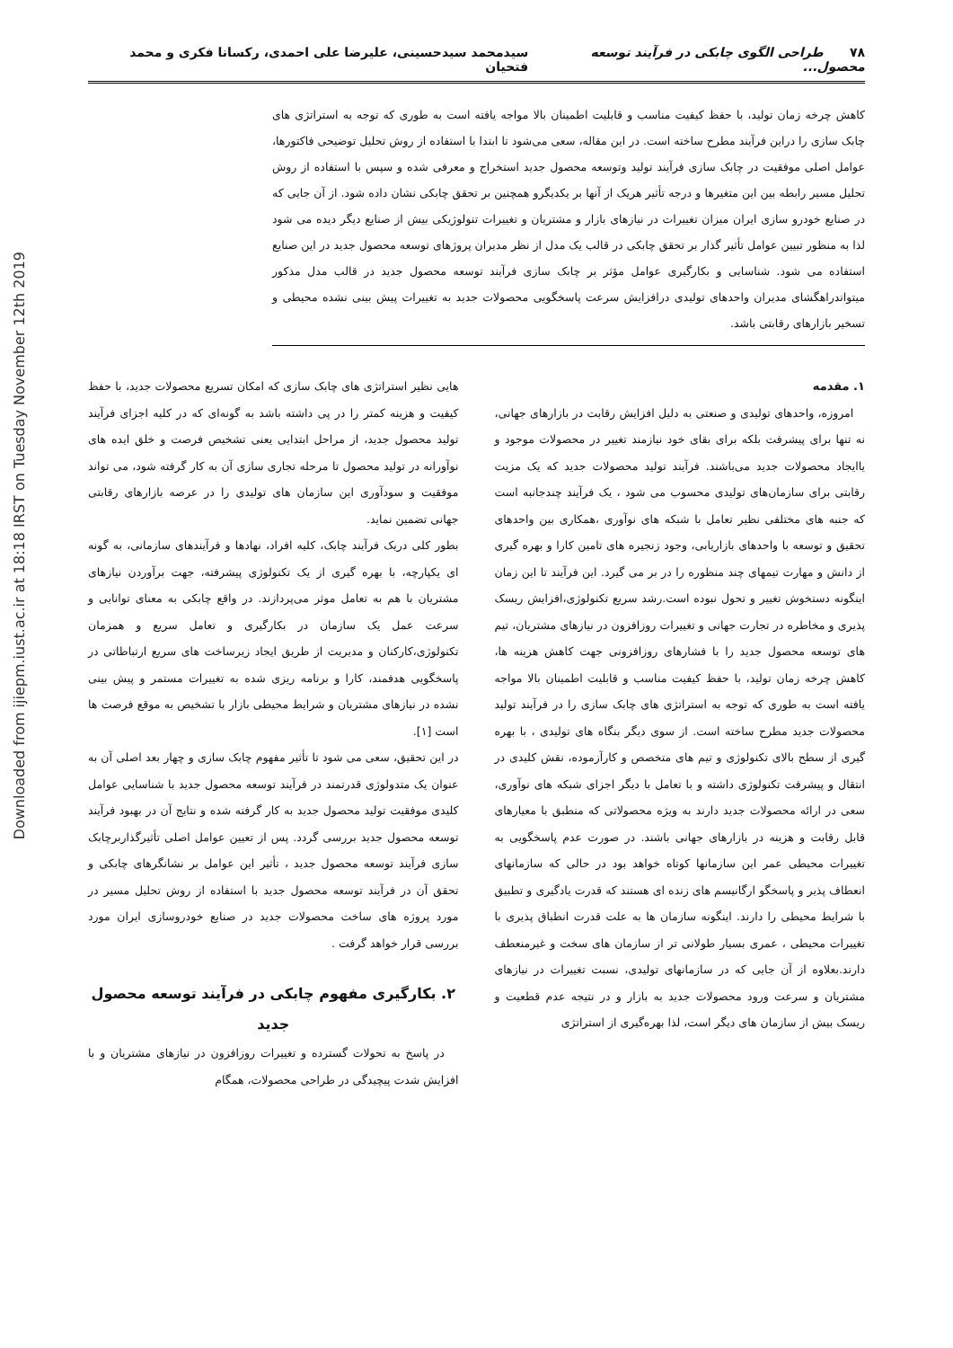Downloaded from ijiepm.iust.ac.ir at 18:18 IRST on Tuesday November 12th 2019
۷۸ طراحی الگوی چابکی در فرآیند توسعه محصول... سیدمحمد سیدحسینی، علیرضا علی احمدی، رکسانا فکری و محمد فتحیان
کاهش چرخه زمان تولید، با حفظ کیفیت مناسب و قابلیت اطمینان بالا مواجه یافته است به طوری که توجه به استراتژی های چابک سازی را دراین فرآیند مطرح ساخته است. در این مقاله، سعی می‌شود تا ابتدا با استفاده از روش تحلیل توضیحی فاکتورها، عوامل اصلی موفقیت در چابک سازی فرآیند تولید وتوسعه محصول جدید استخراج و معرفی شده و سپس با استفاده از روش تحلیل مسیر رابطه بین این متغیرها و درجه تأثیر هریک از آنها بر یکدیگرو همچنین بر تحقق چابکی نشان داده شود. از آن جایی که در صنایع خودرو سازی ایران میزان تغییرات در نیازهای بازار و مشتریان و تغییرات تنولوژیکی بیش از صنایع دیگر دیده می شود لذا به منظور تبیین عوامل تأثیر گذار بر تحقق چابکی در قالب یک مدل از نظر مدیران پروژهای توسعه محصول جدید در این صنایع استفاده می شود. شناسایی و بکارگیری عوامل مؤثر بر چابک سازی فرآیند توسعه محصول جدید در قالب مدل مذکور میتواندراهگشای مدیران واحدهای تولیدی درافزایش سرعت پاسخگویی محصولات جدید به تغییرات پیش بینی نشده محیطی و تسخیر بازارهای رقابتی باشد.
۱. مقدمه
امروزه، واحدهای تولیدی و صنعتی به دلیل افزایش رقابت در بازارهای جهانی، نه تنها برای پیشرفت بلکه برای بقای خود نیازمند تغییر در محصولات موجود و یاایجاد محصولات جدید می‌باشند. فرآیند تولید محصولات جدید که یک مزیت رقابتی برای سازمان‌های تولیدی محسوب می شود ، یک فرآیند چندجانبه است که جنبه های مختلفی نظیر تعامل با شبکه های نوآوری ،همکاری بین واحدهای تحقیق و توسعه با واحدهای بازاریابی، وجود زنجیره های تامین کارا و بهره گیری از دانش و مهارت تیمهای چند منظوره را در بر می گیرد. این فرآیند تا این زمان اینگونه دستخوش تغییر و تحول نبوده است.رشد سریع تکنولوژی،افزایش ریسک پذیری و مخاطره در تجارت جهانی و تغییرات روزافزون در نیازهای مشتریان، تیم های توسعه محصول جدید را با فشارهای روزافزونی جهت کاهش هزینه ها، کاهش چرخه زمان تولید، با حفظ کیفیت مناسب و قابلیت اطمینان بالا مواجه یافته است به طوری که توجه به استراتژی های چابک سازی را در فرآیند تولید محصولات جدید مطرح ساخته است. از سوی دیگر بنگاه های تولیدی ، با بهره گیری از سطح بالای تکنولوژی و تیم های متخصص و کارآزموده، نقش کلیدی در انتقال و پیشرفت تکنولوژی داشته و با تعامل با دیگر اجزای شبکه های نوآوری، سعی در ارائه محصولات جدید دارند به ویژه محصولاتی که منطبق با معیارهای قابل رقابت و هزینه در بازارهای جهانی باشند. در صورت عدم پاسخگویی به تغییرات محیطی عمر این سازمانها کوتاه خواهد بود در حالی که سازمانهای انعطاف پذیر و پاسخگو ارگانیسم های زنده ای هستند که قدرت یادگیری و تطبیق با شرایط محیطی را دارند. اینگونه سازمان ها به علت قدرت انطباق پذیری با تغییرات محیطی ، عمری بسیار طولانی تر از سازمان های سخت و غیرمنعطف دارند.بعلاوه از آن جایی که در سازمانهای تولیدی، نسبت تغییرات در نیازهای مشتریان و سرعت ورود محصولات جدید به بازار و در نتیجه عدم قطعیت و ریسک بیش از سازمان های دیگر است، لذا بهره‌گیری از استراتژی
هایی نظیر استراتژی های چابک سازی که امکان تسریع محصولات جدید، با حفظ کیفیت و هزینه کمتر را در پی داشته باشد به گونه‌ای که در کلیه اجزای فرآیند تولید محصول جدید، از مراحل ابتدایی یعنی تشخیص فرصت و خلق ایده های نوآورانه در تولید محصول تا مرحله تجاری سازی آن به کار گرفته شود، می تواند موفقیت و سودآوری این سازمان های تولیدی را در عرصه بازارهای رقابتی جهانی تضمین نماید.
بطور کلی دریک فرآیند چابک، کلیه افراد، نهادها و فرآیندهای سازمانی، به گونه ای یکپارچه، با بهره گیری از یک تکنولوژی پیشرفته، جهت برآوردن نیازهای مشتریان با هم به تعامل موثر می‌پردازند. در واقع چابکی به معنای توانایی و سرعت عمل یک سازمان در بکارگیری و تعامل سریع و همزمان تکنولوژی،کارکنان و مدیریت از طریق ایجاد زیرساخت های سریع ارتباطاتی در پاسخگویی هدفمند، کارا و برنامه ریزی شده به تغییرات مستمر و پیش بینی نشده در نیازهای مشتریان و شرایط محیطی بازار با تشخیص به موقع فرصت ها است [۱].
در این تحقیق، سعی می شود تا تأثیر مفهوم چابک سازی و چهار بعد اصلی آن به عنوان یک متدولوژی قدرتمند در فرآیند توسعه محصول جدید با شناسایی عوامل کلیدی موفقیت تولید محصول جدید به کار گرفته شده و نتایج آن در بهبود فرآیند توسعه محصول جدید بررسی گردد. پس از تعیین عوامل اصلی تأثیرگذاربرچابک سازی فرآیند توسعه محصول جدید ، تأثیر این عوامل بر نشانگرهای چابکی و تحقق آن در فرآیند توسعه محصول جدید با استفاده از روش تحلیل مسیر در مورد پروژه های ساخت محصولات جدید در صنایع خودروسازی ایران مورد بررسی قرار خواهد گرفت .
۲. بکارگیری مفهوم چابکی در فرآیند توسعه محصول جدید
در پاسخ به تحولات گسترده و تغییرات روزافزون در نیازهای مشتریان و با افزایش شدت پیچیدگی در طراحی محصولات، همگام